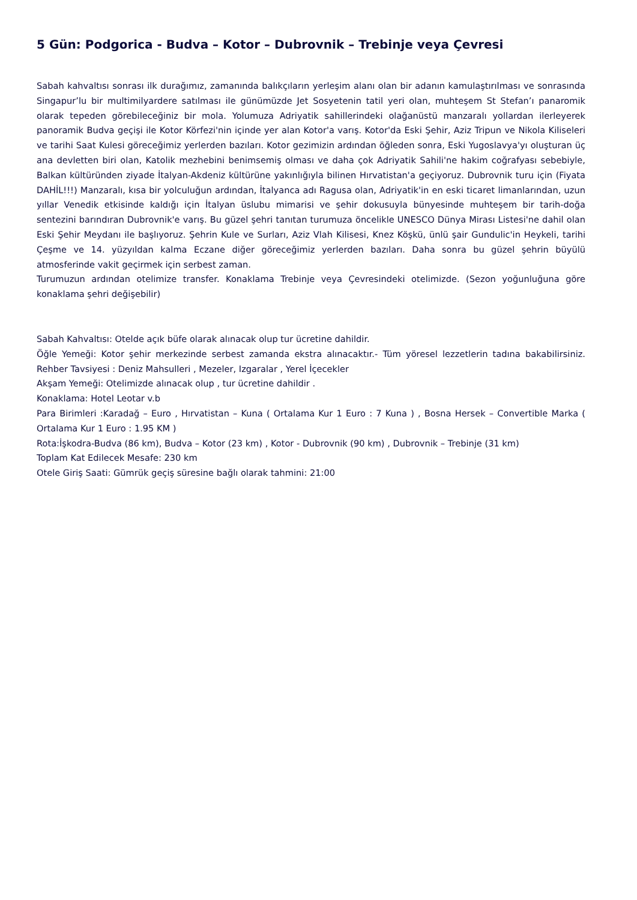5 Gün: Podgorica - Budva – Kotor – Dubrovnik – Trebinje veya Çevresi
Sabah kahvaltısı sonrası ilk durağımız, zamanında balıkçıların yerleşim alanı olan bir adanın kamulaştırılması ve sonrasında Singapur’lu bir multimilyardere satılması ile günümüzde Jet Sosyetenin tatil yeri olan, muhteşem St Stefan’ı panaromik olarak tepeden görebileceğiniz bir mola. Yolumuza Adriyatik sahillerindeki olağanüstü manzaralı yollardan ilerleyerek panoramik Budva geçişi ile Kotor Körfezi'nin içinde yer alan Kotor'a varış. Kotor'da Eski Şehir, Aziz Tripun ve Nikola Kiliseleri ve tarihi Saat Kulesi göreceğimiz yerlerden bazıları. Kotor gezimizin ardından öğleden sonra, Eski Yugoslavya'yı oluşturan üç ana devletten biri olan, Katolik mezhebini benimsemiş olması ve daha çok Adriyatik Sahili'ne hakim coğrafyası sebebiyle, Balkan kültüründen ziyade İtalyan-Akdeniz kültürüne yakınlığıyla bilinen Hırvatistan'a geçiyoruz. Dubrovnik turu için (Fiyata DAHİL!!!) Manzaralı, kısa bir yolculuğun ardından, İtalyanca adı Ragusa olan, Adriyatik'in en eski ticaret limanlarından, uzun yıllar Venedik etkisinde kaldığı için İtalyan üslubu mimarisi ve şehir dokusuyla bünyesinde muhteşem bir tarih-doğa sentezini barındıran Dubrovnik'e varış. Bu güzel şehri tanıtan turumuza öncelikle UNESCO Dünya Mirası Listesi'ne dahil olan Eski Şehir Meydanı ile başlıyoruz. Şehrin Kule ve Surları, Aziz Vlah Kilisesi, Knez Köşkü, ünlü şair Gundulic'in Heykeli, tarihi Çeşme ve 14. yüzyıldan kalma Eczane diğer göreceğimiz yerlerden bazıları. Daha sonra bu güzel şehrin büyülü atmosferinde vakit geçirmek için serbest zaman.
Turumuzun ardından otelimize transfer. Konaklama Trebinje veya Çevresindeki otelimizde. (Sezon yoğunluğuna göre konaklama şehri değişebilir)
Sabah Kahvaltısı: Otelde açık büfe olarak alınacak olup tur ücretine dahildir.
Öğle Yemeği: Kotor şehir merkezinde serbest zamanda ekstra alınacaktır.- Tüm yöresel lezzetlerin tadına bakabilirsiniz. Rehber Tavsiyesi : Deniz Mahsulleri , Mezeler, Izgaralar , Yerel İçecekler
Akşam Yemeği: Otelimizde alınacak olup , tur ücretine dahildir .
Konaklama: Hotel Leotar v.b
Para Birimleri :Karadağ – Euro , Hırvatistan – Kuna ( Ortalama Kur 1 Euro : 7 Kuna ) , Bosna Hersek – Convertible Marka ( Ortalama Kur 1 Euro : 1.95 KM )
Rota:İşkodra-Budva (86 km), Budva – Kotor (23 km) , Kotor - Dubrovnik (90 km) , Dubrovnik – Trebinje (31 km)
Toplam Kat Edilecek Mesafe: 230 km
Otele Giriş Saati: Gümrük geçiş süresine bağlı olarak tahmini: 21:00